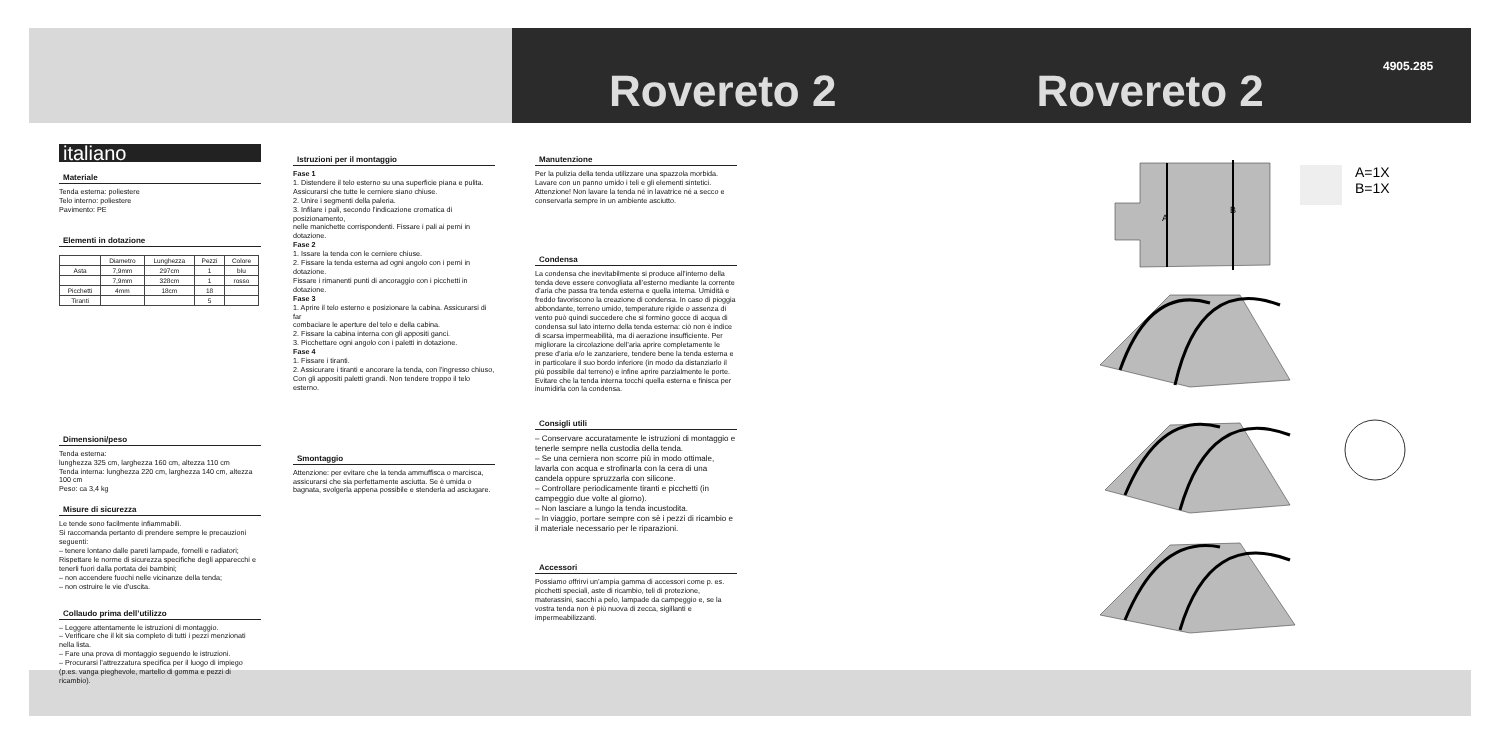Rovereto 2 Rovereto 2 4905.285
italiano
Materiale
Tenda esterna: poliestere
Telo interno: poliestere
Pavimento: PE
Elementi in dotazione
| | Diametro | Lunghezza | Pezzi | Colore |
| --- | --- | --- | --- | --- |
| Asta | 7,9mm | 297cm | 1 | blu |
| | 7,9mm | 328cm | 1 | rosso |
| Picchetti | 4mm | 18cm | 18 | |
| Tiranti | | | 5 | |
Dimensioni/peso
Tenda esterna:
lunghezza 325 cm, larghezza 160 cm, altezza 110 cm
Tenda interna: lunghezza 220 cm, larghezza 140 cm, altezza 100 cm
Peso: ca 3,4 kg
Misure di sicurezza
Le tende sono facilmente infiammabili.
Si raccomanda pertanto di prendere sempre le precauzioni seguenti:
– tenere lontano dalle pareti lampade, fornelli e radiatori; Rispettare le norme di sicurezza specifiche degli apparecchi e tenerli fuori dalla portata dei bambini;
– non accendere fuochi nelle vicinanze della tenda;
– non ostruire le vie d’uscita.
Collaudo prima dell’utilizzo
– Leggere attentamente le istruzioni di montaggio.
– Verificare che il kit sia completo di tutti i pezzi menzionati nella lista.
– Fare una prova di montaggio seguendo le istruzioni.
– Procurarsi l’attrezzatura specifica per il luogo di impiego (p.es. vanga pieghevole, martello di gomma e pezzi di ricambio).
Istruzioni per il montaggio
Fase 1
1. Distendere il telo esterno su una superficie piana e pulita.
Assicurarsi che tutte le cerniere siano chiuse.
2. Unire i segmenti della paleria.
3. Infilare i pali, secondo l'indicazione cromatica di posizionamento,
nelle manichette corrispondenti. Fissare i pali ai perni in dotazione.
Fase 2
1. Issare la tenda con le cerniere chiuse.
2. Fissare la tenda esterna ad ogni angolo con i perni in dotazione.
Fissare i rimanenti punti di ancoraggio con i picchetti in dotazione.
Fase 3
1. Aprire il telo esterno e posizionare la cabina. Assicurarsi di far
combaciare le aperture del telo e della cabina.
2. Fissare la cabina interna con gli appositi ganci.
3. Picchettare ogni angolo con i paletti in dotazione.
Fase 4
1. Fissare i tiranti.
2. Assicurare i tiranti e ancorare la tenda, con l'ingresso chiuso,
Con gli appositi paletti grandi. Non tendere troppo il telo esterno.
Smontaggio
Attenzione: per evitare che la tenda ammuffisca o marcisca, assicurarsi che sia perfettamente asciutta. Se è umida o bagnata, svolgerla appena possibile e stenderla ad asciugare.
Manutenzione
Per la pulizia della tenda utilizzare una spazzola morbida. Lavare con un panno umido i teli e gli elementi sintetici. Attenzione! Non lavare la tenda né in lavatrice né a secco e conservarla sempre in un ambiente asciutto.
Condensa
La condensa che inevitabilmente si produce all’interno della tenda deve essere convogliata all’esterno mediante la corrente d’aria che passa tra tenda esterna e quella interna. Umidità e freddo favoriscono la creazione di condensa. In caso di pioggia abbondante, terreno umido, temperature rigide o assenza di vento può quindi succedere che si formino gocce di acqua di condensa sul lato interno della tenda esterna: ciò non è indice di scarsa impermeabilità, ma di aerazione insufficiente. Per migliorare la circolazione dell’aria aprire completamente le prese d’aria e/o le zanzariere, tendere bene la tenda esterna e in particolare il suo bordo inferiore (in modo da distanziarlo il più possibile dal terreno) e infine aprire parzialmente le porte. Evitare che la tenda interna tocchi quella esterna e finisca per inumidirla con la condensa.
Consigli utili
– Conservare accuratamente le istruzioni di montaggio e tenerle sempre nella custodia della tenda.
– Se una cerniera non scorre più in modo ottimale, lavarla con acqua e strofinarla con la cera di una candela oppure spruzzarla con silicone.
– Controllare periodicamente tiranti e picchetti (in campeggio due volte al giorno).
– Non lasciare a lungo la tenda incustodita.
– In viaggio, portare sempre con sè i pezzi di ricambio e il materiale necessario per le riparazioni.
Accessori
Possiamo offrirvi un’ampia gamma di accessori come p. es. picchetti speciali, aste di ricambio, teli di protezione, materassini, sacchi a pelo, lampade da campeggio e, se la vostra tenda non è più nuova di zecca, sigillanti e impermeabilizzanti.
A
B
A=1X
B=1X